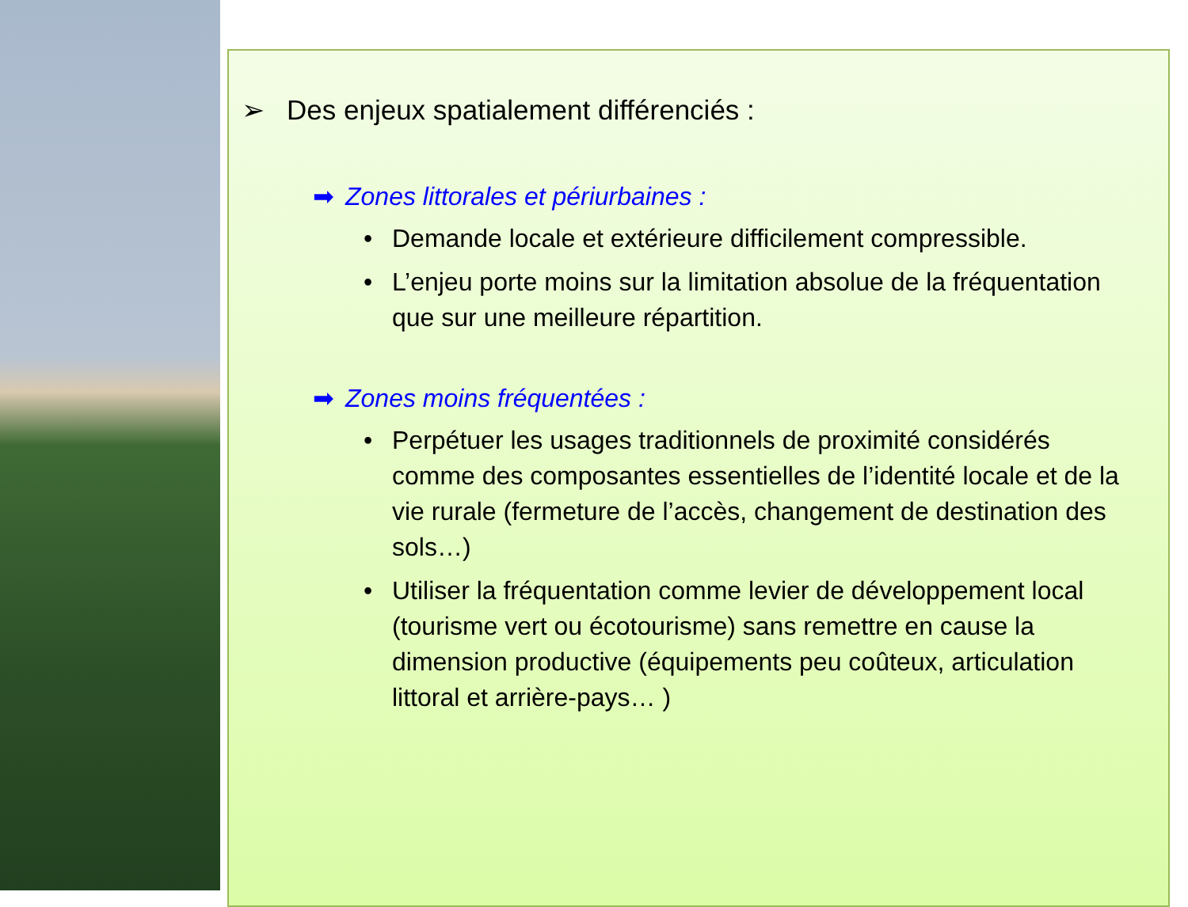➢ Des enjeux spatialement différenciés :
➡ Zones littorales et périurbaines :
• Demande locale et extérieure difficilement compressible.
• L’enjeu porte moins sur la limitation absolue de la fréquentation que sur une meilleure répartition.
➡ Zones moins fréquentées :
• Perpétuer les usages traditionnels de proximité considérés comme des composantes essentielles de l’identité locale et de la vie rurale (fermeture de l’accès, changement de destination des sols…)
• Utiliser la fréquentation comme levier de développement local (tourisme vert ou écotourisme) sans remettre en cause la dimension productive (équipements peu coûteux, articulation littoral et arrière-pays… )